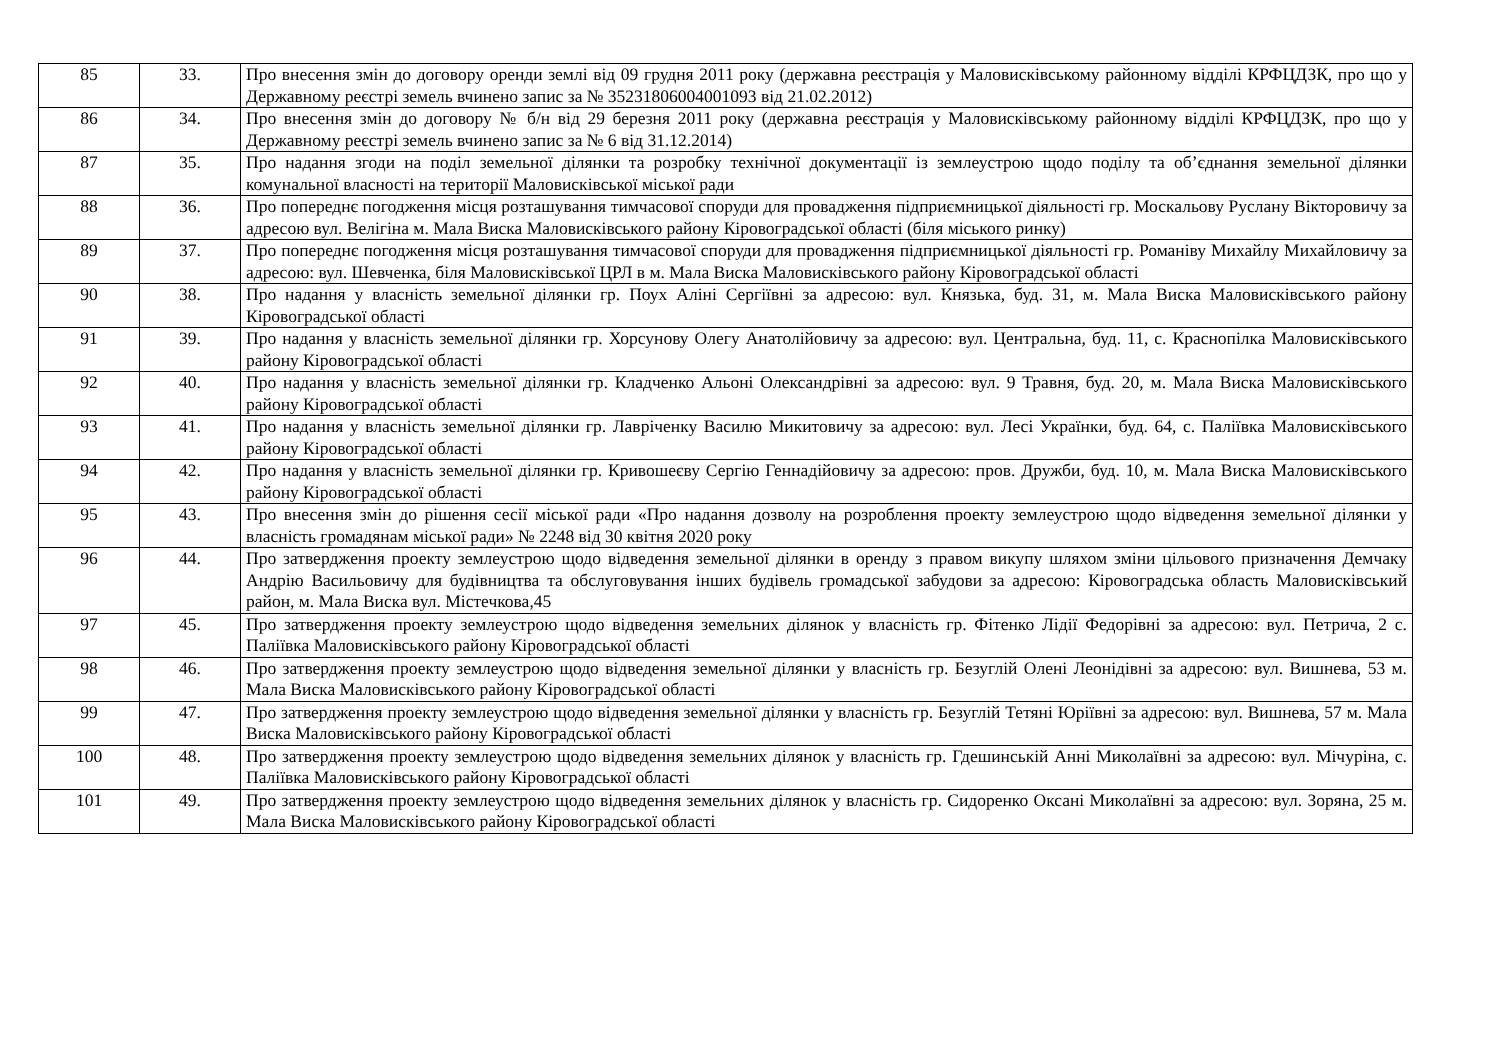| 85 | 33. | Про внесення змін до договору оренди землі від 09 грудня 2011 року (державна реєстрація у Маловисківському районному відділі КРФЦДЗК, про що у Державному реєстрі земель вчинено запис за № 35231806004001093 від 21.02.2012) |
| 86 | 34. | Про внесення змін до договору № б/н від 29 березня 2011 року (державна реєстрація у Маловисківському районному відділі КРФЦДЗК, про що у Державному реєстрі земель вчинено запис за № 6 від 31.12.2014) |
| 87 | 35. | Про надання згоди на поділ земельної ділянки та розробку технічної документації із землеустрою щодо поділу та об’єднання земельної ділянки комунальної власності на території Маловисківської міської ради |
| 88 | 36. | Про попереднє погодження місця розташування тимчасової споруди для провадження підприємницької діяльності гр. Москальову Руслану Вікторовичу за адресою вул. Велігіна м. Мала Виска Маловисківського району Кіровоградської області (біля міського ринку) |
| 89 | 37. | Про попереднє погодження місця розташування тимчасової споруди для провадження підприємницької діяльності гр. Романіву Михайлу Михайловичу за адресою: вул. Шевченка, біля Маловисківської ЦРЛ в м. Мала Виска Маловисківського району Кіровоградської області |
| 90 | 38. | Про надання у власність земельної ділянки гр. Поух Аліні Сергіївні за адресою: вул. Князька, буд. 31, м. Мала Виска Маловисківського району Кіровоградської області |
| 91 | 39. | Про надання у власність земельної ділянки гр. Хорсунову Олегу Анатолійовичу за адресою: вул. Центральна, буд. 11, с. Краснопілка Маловисківського району Кіровоградської області |
| 92 | 40. | Про надання у власність земельної ділянки гр. Кладченко Альоні Олександрівні за адресою: вул. 9 Травня, буд. 20, м. Мала Виска Маловисківського району Кіровоградської області |
| 93 | 41. | Про надання у власність земельної ділянки гр. Лавріченку Василю Микитовичу за адресою: вул. Лесі Українки, буд. 64, с. Паліївка Маловисківського району Кіровоградської області |
| 94 | 42. | Про надання у власність земельної ділянки гр. Кривошеєву Сергію Геннадійовичу за адресою: пров. Дружби, буд. 10, м. Мала Виска Маловисківського району Кіровоградської області |
| 95 | 43. | Про внесення змін до рішення сесії міської ради «Про надання дозволу на розроблення проекту землеустрою щодо відведення земельної ділянки у власність громадянам міської ради» № 2248 від 30 квітня 2020 року |
| 96 | 44. | Про затвердження проекту землеустрою щодо відведення земельної ділянки в оренду з правом викупу шляхом зміни цільового призначення Демчаку Андрію Васильовичу для будівництва та обслуговування інших будівель громадської забудови за адресою: Кіровоградська область Маловисківський район, м. Мала Виска вул. Містечкова,45 |
| 97 | 45. | Про затвердження проекту землеустрою щодо відведення земельних ділянок у власність гр. Фітенко Лідії Федорівні за адресою: вул. Петрича, 2 с. Паліївка Маловисківського району Кіровоградської області |
| 98 | 46. | Про затвердження проекту землеустрою щодо відведення земельної ділянки у власність гр. Безуглій Олені Леонідівні за адресою: вул. Вишнева, 53 м. Мала Виска Маловисківського району Кіровоградської області |
| 99 | 47. | Про затвердження проекту землеустрою щодо відведення земельної ділянки у власність гр. Безуглій Тетяні Юріївні за адресою: вул. Вишнева, 57 м. Мала Виска Маловисківського району Кіровоградської області |
| 100 | 48. | Про затвердження проекту землеустрою щодо відведення земельних ділянок у власність гр. Гдешинській Анні Миколаївні за адресою: вул. Мічуріна, с. Паліївка Маловисківського району Кіровоградської області |
| 101 | 49. | Про затвердження проекту землеустрою щодо відведення земельних ділянок у власність гр. Сидоренко Оксані Миколаївні за адресою: вул. Зоряна, 25 м. Мала Виска Маловисківського району Кіровоградської області |